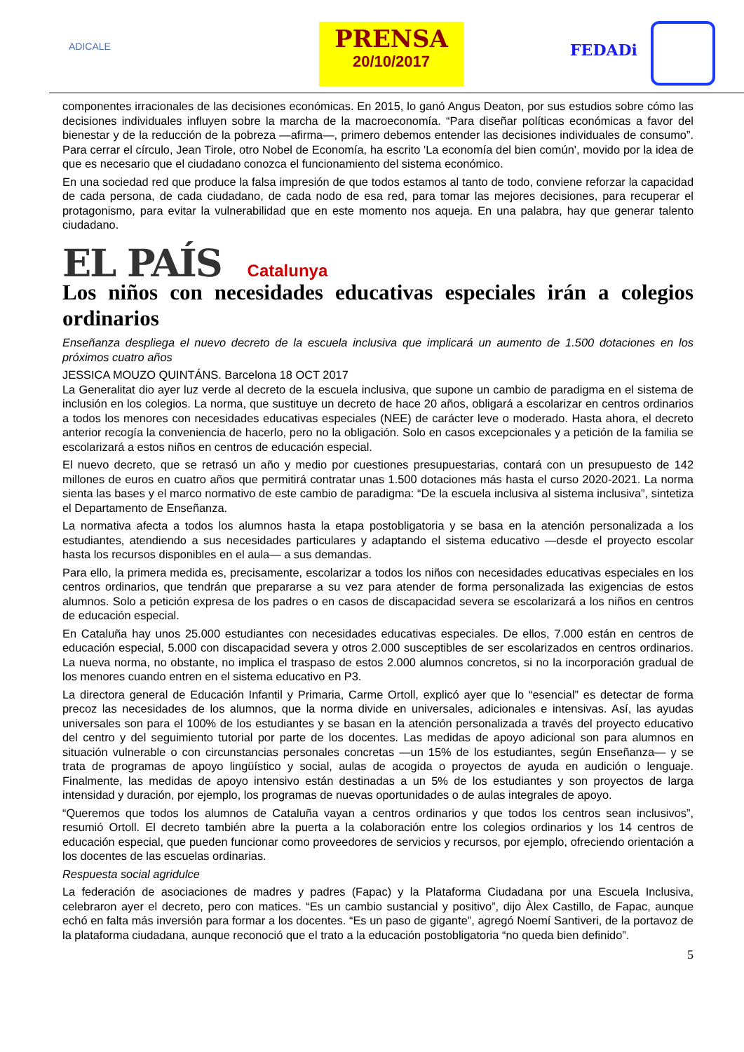ADICALE
PRENSA
20/10/2017
FEDADi
componentes irracionales de las decisiones económicas. En 2015, lo ganó Angus Deaton, por sus estudios sobre cómo las decisiones individuales influyen sobre la marcha de la macroeconomía. “Para diseñar políticas económicas a favor del bienestar y de la reducción de la pobreza —afirma—, primero debemos entender las decisiones individuales de consumo”. Para cerrar el círculo, Jean Tirole, otro Nobel de Economía, ha escrito 'La economía del bien común', movido por la idea de que es necesario que el ciudadano conozca el funcionamiento del sistema económico.
En una sociedad red que produce la falsa impresión de que todos estamos al tanto de todo, conviene reforzar la capacidad de cada persona, de cada ciudadano, de cada nodo de esa red, para tomar las mejores decisiones, para recuperar el protagonismo, para evitar la vulnerabilidad que en este momento nos aqueja. En una palabra, hay que generar talento ciudadano.
EL PAÍS Catalunya
Los niños con necesidades educativas especiales irán a colegios ordinarios
Enseñanza despliega el nuevo decreto de la escuela inclusiva que implicará un aumento de 1.500 dotaciones en los próximos cuatro años
JESSICA MOUZO QUINTÁNS. Barcelona 18 OCT 2017
La Generalitat dio ayer luz verde al decreto de la escuela inclusiva, que supone un cambio de paradigma en el sistema de inclusión en los colegios. La norma, que sustituye un decreto de hace 20 años, obligará a escolarizar en centros ordinarios a todos los menores con necesidades educativas especiales (NEE) de carácter leve o moderado. Hasta ahora, el decreto anterior recogía la conveniencia de hacerlo, pero no la obligación. Solo en casos excepcionales y a petición de la familia se escolarizará a estos niños en centros de educación especial.
El nuevo decreto, que se retrasó un año y medio por cuestiones presupuestarias, contará con un presupuesto de 142 millones de euros en cuatro años que permitirá contratar unas 1.500 dotaciones más hasta el curso 2020-2021. La norma sienta las bases y el marco normativo de este cambio de paradigma: “De la escuela inclusiva al sistema inclusiva”, sintetiza el Departamento de Enseñanza.
La normativa afecta a todos los alumnos hasta la etapa postobligatoria y se basa en la atención personalizada a los estudiantes, atendiendo a sus necesidades particulares y adaptando el sistema educativo —desde el proyecto escolar hasta los recursos disponibles en el aula— a sus demandas.
Para ello, la primera medida es, precisamente, escolarizar a todos los niños con necesidades educativas especiales en los centros ordinarios, que tendrán que prepararse a su vez para atender de forma personalizada las exigencias de estos alumnos. Solo a petición expresa de los padres o en casos de discapacidad severa se escolarizará a los niños en centros de educación especial.
En Cataluña hay unos 25.000 estudiantes con necesidades educativas especiales. De ellos, 7.000 están en centros de educación especial, 5.000 con discapacidad severa y otros 2.000 susceptibles de ser escolarizados en centros ordinarios. La nueva norma, no obstante, no implica el traspaso de estos 2.000 alumnos concretos, si no la incorporación gradual de los menores cuando entren en el sistema educativo en P3.
La directora general de Educación Infantil y Primaria, Carme Ortoll, explicó ayer que lo “esencial” es detectar de forma precoz las necesidades de los alumnos, que la norma divide en universales, adicionales e intensivas. Así, las ayudas universales son para el 100% de los estudiantes y se basan en la atención personalizada a través del proyecto educativo del centro y del seguimiento tutorial por parte de los docentes. Las medidas de apoyo adicional son para alumnos en situación vulnerable o con circunstancias personales concretas —un 15% de los estudiantes, según Enseñanza— y se trata de programas de apoyo lingüístico y social, aulas de acogida o proyectos de ayuda en audición o lenguaje. Finalmente, las medidas de apoyo intensivo están destinadas a un 5% de los estudiantes y son proyectos de larga intensidad y duración, por ejemplo, los programas de nuevas oportunidades o de aulas integrales de apoyo.
“Queremos que todos los alumnos de Cataluña vayan a centros ordinarios y que todos los centros sean inclusivos”, resumió Ortoll. El decreto también abre la puerta a la colaboración entre los colegios ordinarios y los 14 centros de educación especial, que pueden funcionar como proveedores de servicios y recursos, por ejemplo, ofreciendo orientación a los docentes de las escuelas ordinarias.
Respuesta social agridulce
La federación de asociaciones de madres y padres (Fapac) y la Plataforma Ciudadana por una Escuela Inclusiva, celebraron ayer el decreto, pero con matices. “Es un cambio sustancial y positivo”, dijo Àlex Castillo, de Fapac, aunque echó en falta más inversión para formar a los docentes. “Es un paso de gigante”, agregó Noemí Santiveri, de la portavoz de la plataforma ciudadana, aunque reconoció que el trato a la educación postobligatoria “no queda bien definido”.
5